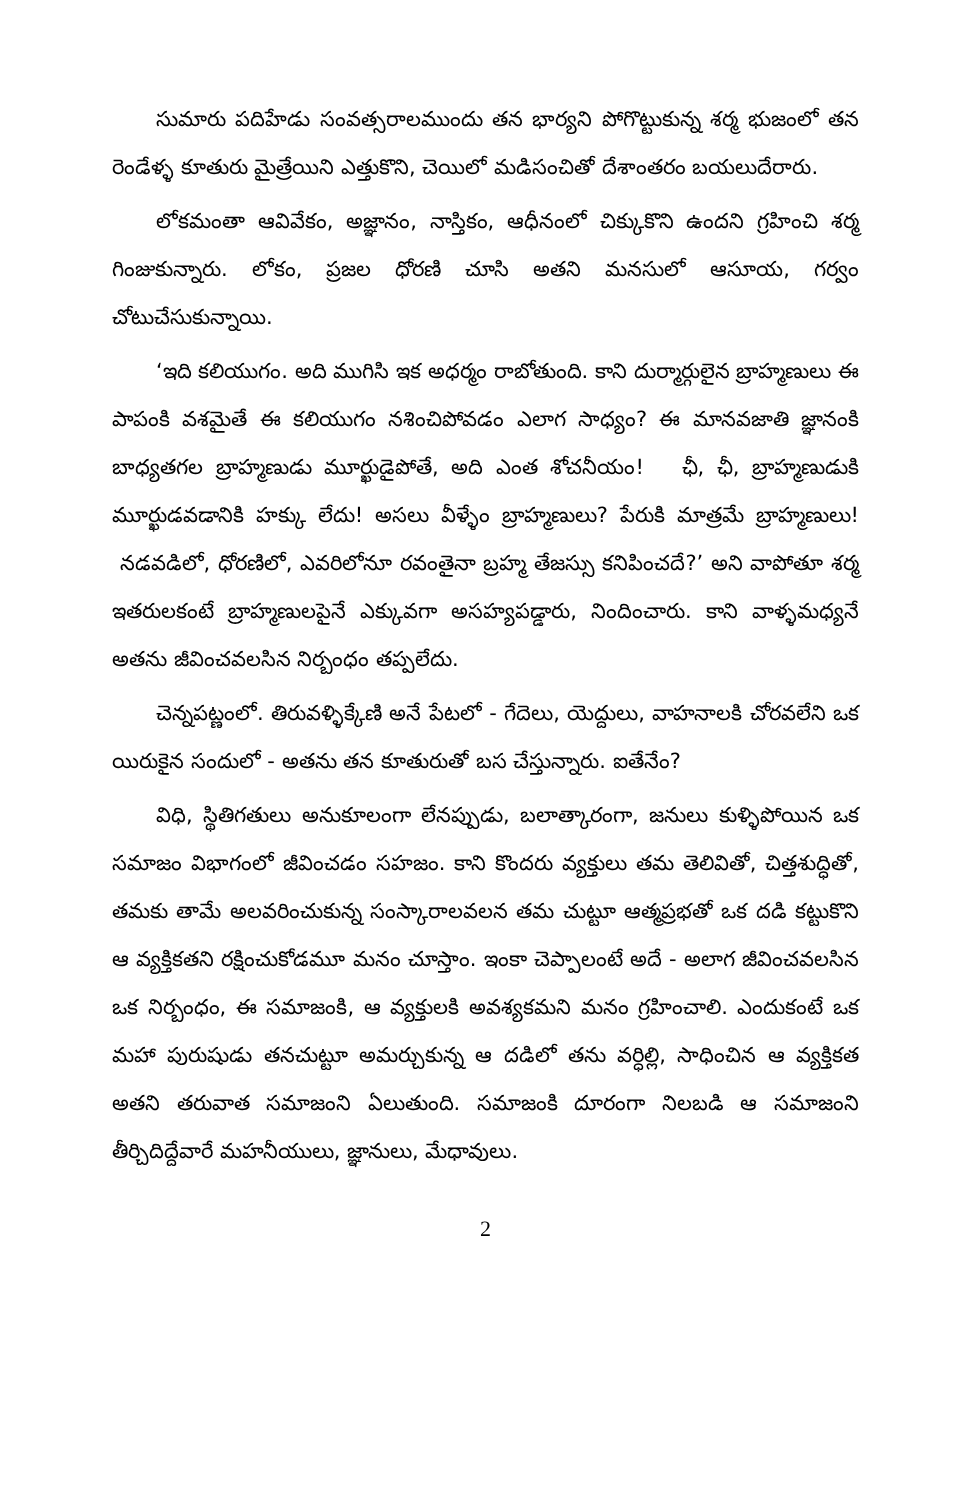సుమారు పదిహేడు సంవత్సరాలముందు తన భార్యని పోగొట్టుకున్న శర్మ భుజంలో తన రెండేళ్ళ కూతురు మైత్రేయిని ఎత్తుకొని, చెయిలో మడిసంచితో దేశాంతరం బయలుదేరారు.
లోకమంతా ఆవివేకం, అజ్ఞానం, నాస్తికం, ఆధీనంలో చిక్కుకొని ఉందని గ్రహించి శర్మ గింజుకున్నారు. లోకం, ప్రజల ధోరణి చూసి అతని మనసులో ఆసూయ, గర్వం చోటుచేసుకున్నాయి.
‘ఇది కలియుగం. అది ముగిసి ఇక అధర్మం రాబోతుంది. కాని దుర్మార్గులైన బ్రాహ్మణులు ఈ పాపంకి వశమైతే ఈ కలియుగం నశించిపోవడం ఎలాగ సాధ్యం? ఈ మానవజాతి జ్ఞానంకి బాధ్యతగల బ్రాహ్మణుడు మూర్ఖుడైపోతే, అది ఎంత శోచనీయం! ఛీ, ఛీ, బ్రాహ్మణుడుకి మూర్ఖుడవడానికి హక్కు లేదు! అసలు వీళ్ళేం బ్రాహ్మణులు? పేరుకి మాత్రమే బ్రాహ్మణులు! నడవడిలో, ధోరణిలో, ఎవరిలోనూ రవంతైనా బ్రహ్మ తేజస్సు కనిపించదే?’ అని వాపోతూ శర్మ ఇతరులకంటే బ్రాహ్మణులపైనే ఎక్కువగా అసహ్యపడ్డారు, నిందించారు. కాని వాళ్ళమధ్యనే అతను జీవించవలసిన నిర్బంధం తప్పలేదు.
చెన్నపట్ణంలో. తిరువళ్ళిక్కేణి అనే పేటలో - గేదెలు, యెద్దులు, వాహనాలకి చోరవలేని ఒక యిరుకైన సందులో - అతను తన కూతురుతో బస చేస్తున్నారు. ఐతేనేం?
విధి, స్థితిగతులు అనుకూలంగా లేనప్పుడు, బలాత్కారంగా, జనులు కుళ్ళిపోయిన ఒక సమాజం విభాగంలో జీవించడం సహజం. కాని కొందరు వ్యక్తులు తమ తెలివితో, చిత్తశుద్ధితో, తమకు తామే అలవరించుకున్న సంస్కారాలవలన తమ చుట్టూ ఆత్మప్రభతో ఒక దడి కట్టుకొని ఆ వ్యక్తికతని రక్షించుకోడమూ మనం చూస్తాం. ఇంకా చెప్పాలంటే అదే - అలాగ జీవించవలసిన ఒక నిర్బంధం, ఈ సమాజంకి, ఆ వ్యక్తులకి అవశ్యకమని మనం గ్రహించాలి. ఎందుకంటే ఒక మహా పురుషుడు తనచుట్టూ అమర్చుకున్న ఆ దడిలో తను వర్ధిల్లి, సాధించిన ఆ వ్యక్తికత అతని తరువాత సమాజంని ఏలుతుంది. సమాజంకి దూరంగా నిలబడి ఆ సమాజంని తీర్చిదిద్దేవారే మహనీయులు, జ్ఞానులు, మేధావులు.
2